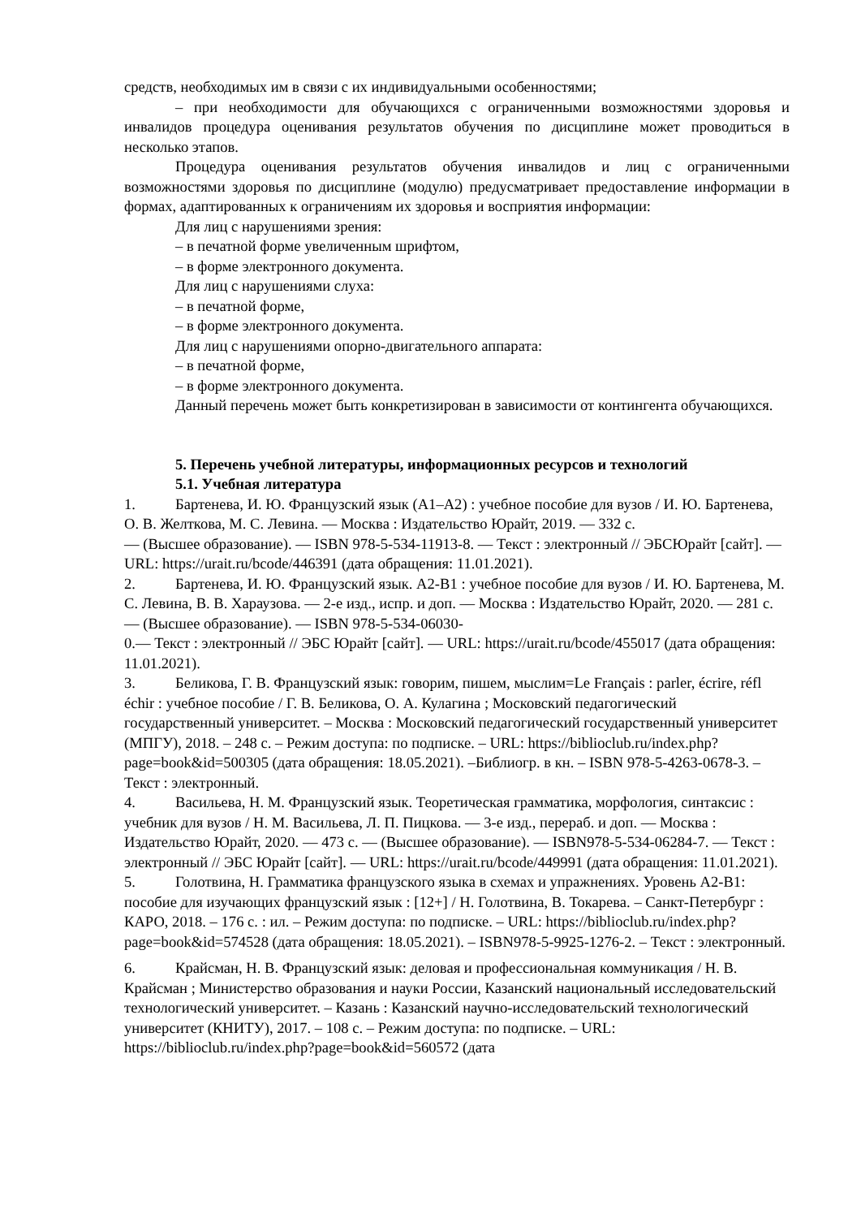средств, необходимых им в связи с их индивидуальными особенностями;
– при необходимости для обучающихся с ограниченными возможностями здоровья и инвалидов процедура оценивания результатов обучения по дисциплине может проводиться в несколько этапов.
Процедура оценивания результатов обучения инвалидов и лиц с ограниченными возможностями здоровья по дисциплине (модулю) предусматривает предоставление информации в формах, адаптированных к ограничениям их здоровья и восприятия информации:
Для лиц с нарушениями зрения:
– в печатной форме увеличенным шрифтом,
– в форме электронного документа.
Для лиц с нарушениями слуха:
– в печатной форме,
– в форме электронного документа.
Для лиц с нарушениями опорно-двигательного аппарата:
– в печатной форме,
– в форме электронного документа.
Данный перечень может быть конкретизирован в зависимости от контингента обучающихся.
5. Перечень учебной литературы, информационных ресурсов и технологий
5.1. Учебная литература
1. Бартенева, И. Ю. Французский язык (А1–А2) : учебное пособие для вузов / И. Ю. Бартенева, О. В. Желткова, М. С. Левина. — Москва : Издательство Юрайт, 2019. — 332 с.
— (Высшее образование). — ISBN 978-5-534-11913-8. — Текст : электронный // ЭБСЮрайт [сайт]. — URL: https://urait.ru/bcode/446391 (дата обращения: 11.01.2021).
2. Бартенева, И. Ю. Французский язык. А2-В1 : учебное пособие для вузов / И. Ю. Бартенева, М. С. Левина, В. В. Хараузова. — 2-е изд., испр. и доп. — Москва : Издательство Юрайт, 2020. — 281 с. — (Высшее образование). — ISBN 978-5-534-06030-
0.— Текст : электронный // ЭБС Юрайт [сайт]. — URL: https://urait.ru/bcode/455017 (дата обращения: 11.01.2021).
3. Беликова, Г. В. Французский язык: говорим, пишем, мыслим=Le Français : parler, écrire, réfl échir : учебное пособие / Г. В. Беликова, О. А. Кулагина ; Московский педагогический государственный университет. – Москва : Московский педагогический государственный университет (МПГУ), 2018. – 248 с. – Режим доступа: по подписке. – URL: https://biblioclub.ru/index.php?page=book&id=500305 (дата обращения: 18.05.2021). –Библиогр. в кн. – ISBN 978-5-4263-0678-3. – Текст : электронный.
4. Васильева, Н. М. Французский язык. Теоретическая грамматика, морфология, синтаксис : учебник для вузов / Н. М. Васильева, Л. П. Пицкова. — 3-е изд., перераб. и доп. — Москва : Издательство Юрайт, 2020. — 473 с. — (Высшее образование). — ISBN978-5-534-06284-7. — Текст : электронный // ЭБС Юрайт [сайт]. — URL: https://urait.ru/bcode/449991 (дата обращения: 11.01.2021).
5. Голотвина, Н. Грамматика французского языка в схемах и упражнениях. Уровень А2-В1: пособие для изучающих французский язык : [12+] / Н. Голотвина, В. Токарева. – Санкт-Петербург : КАРО, 2018. – 176 с. : ил. – Режим доступа: по подписке. – URL: https://biblioclub.ru/index.php?page=book&id=574528 (дата обращения: 18.05.2021). – ISBN978-5-9925-1276-2. – Текст : электронный.
6. Крайсман, Н. В. Французский язык: деловая и профессиональная коммуникация / Н. В. Крайсман ; Министерство образования и науки России, Казанский национальный исследовательский технологический университет. – Казань : Казанский научно-исследовательский технологический университет (КНИТУ), 2017. – 108 с. – Режим доступа: по подписке. – URL: https://biblioclub.ru/index.php?page=book&id=560572 (дата